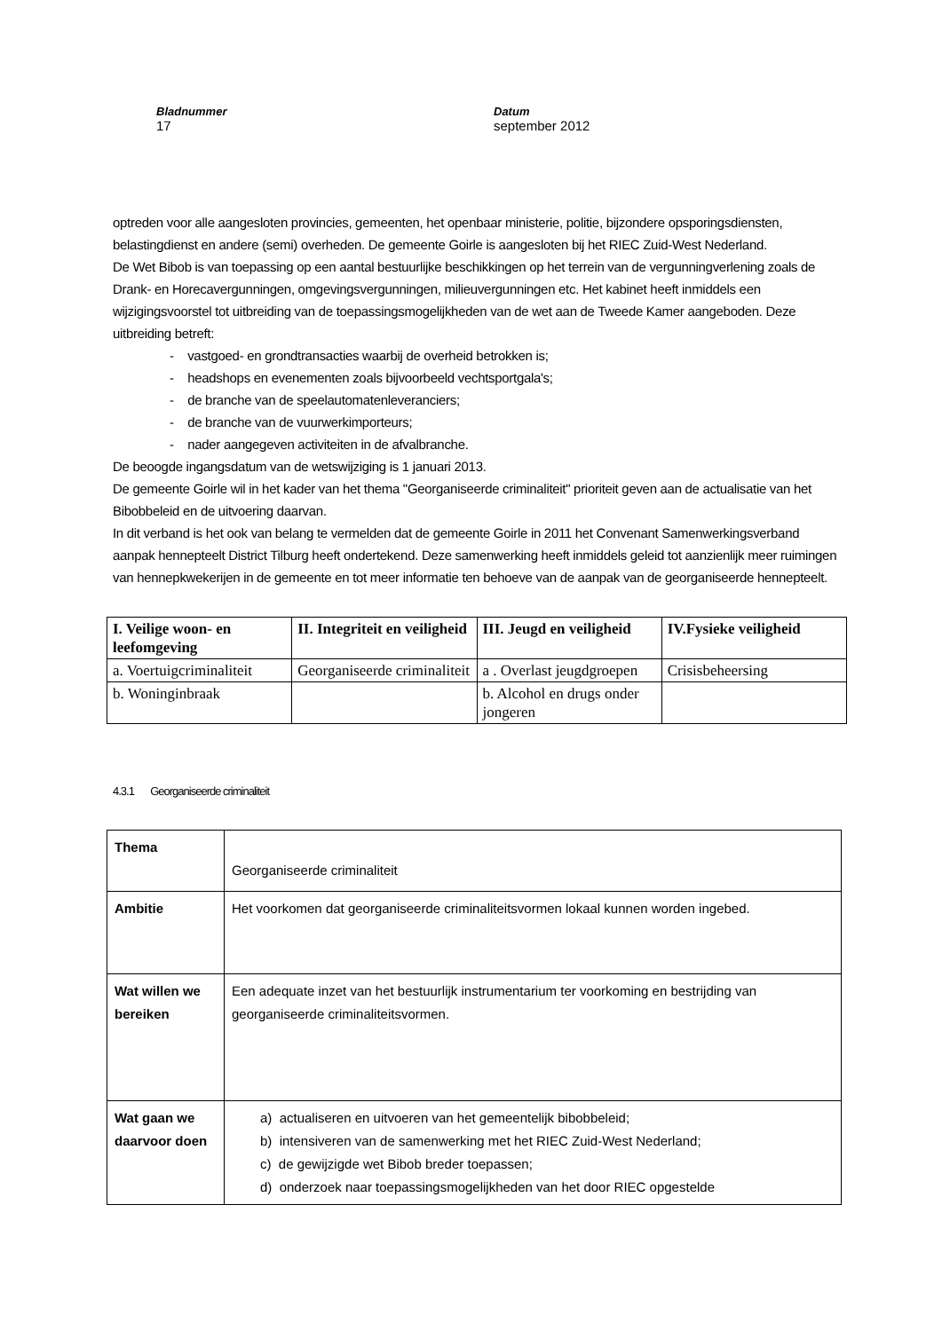Bladnummer
17
Datum
september 2012
optreden voor alle aangesloten provincies, gemeenten, het openbaar ministerie, politie, bijzondere opsporingsdiensten, belastingdienst en andere (semi) overheden. De gemeente Goirle is aangesloten bij het RIEC Zuid-West Nederland.
De Wet Bibob is van toepassing op een aantal bestuurlijke beschikkingen op het terrein van de vergunningverlening zoals de Drank- en Horecavergunningen, omgevingsvergunningen, milieuvergunningen etc. Het kabinet heeft inmiddels een wijzigingsvoorstel tot uitbreiding van de toepassingsmogelijkheden van de wet aan de Tweede Kamer aangeboden. Deze uitbreiding betreft:
- vastgoed- en grondtransacties waarbij de overheid betrokken is;
- headshops en evenementen zoals bijvoorbeeld vechtsportgala's;
- de branche van de speelautomatenleveranciers;
- de branche van de vuurwerkimporteurs;
- nader aangegeven activiteiten in de afvalbranche.
De beoogde ingangsdatum van de wetswijziging is 1 januari 2013.
De gemeente Goirle wil in het kader van het thema "Georganiseerde criminaliteit" prioriteit geven aan de actualisatie van het Bibobbeleid en de uitvoering daarvan.
In dit verband is het ook van belang te vermelden dat de gemeente Goirle in 2011 het Convenant Samenwerkingsverband aanpak hennepteelt District Tilburg heeft ondertekend. Deze samenwerking heeft inmiddels geleid tot aanzienlijk meer ruimingen van hennepkwekerijen in de gemeente en tot meer informatie ten behoeve van de aanpak van de georganiseerde hennepteelt.
| I. Veilige woon- en leefomgeving | II. Integriteit en veiligheid | III. Jeugd en veiligheid | IV.Fysieke veiligheid |
| --- | --- | --- | --- |
| a. Voertuigcriminaliteit | Georganiseerde criminaliteit | a . Overlast jeugdgroepen | Crisisbeheersing |
| b. Woninginbraak | | b. Alcohol en drugs onder jongeren | |
4.3.1 Georganiseerde criminaliteit
| Thema | Georganiseerde criminaliteit |
| Ambitie | Het voorkomen dat georganiseerde criminaliteitsvormen lokaal kunnen worden ingebed. |
| Wat willen we bereiken | Een adequate inzet van het bestuurlijk instrumentarium ter voorkoming en bestrijding van georganiseerde criminaliteitsvormen. |
| Wat gaan we daarvoor doen | a) actualiseren en uitvoeren van het gemeentelijk bibobbeleid; b) intensiveren van de samenwerking met het RIEC Zuid-West Nederland; c) de gewijzigde wet Bibob breder toepassen; d) onderzoek naar toepassingsmogelijkheden van het door RIEC opgestelde |